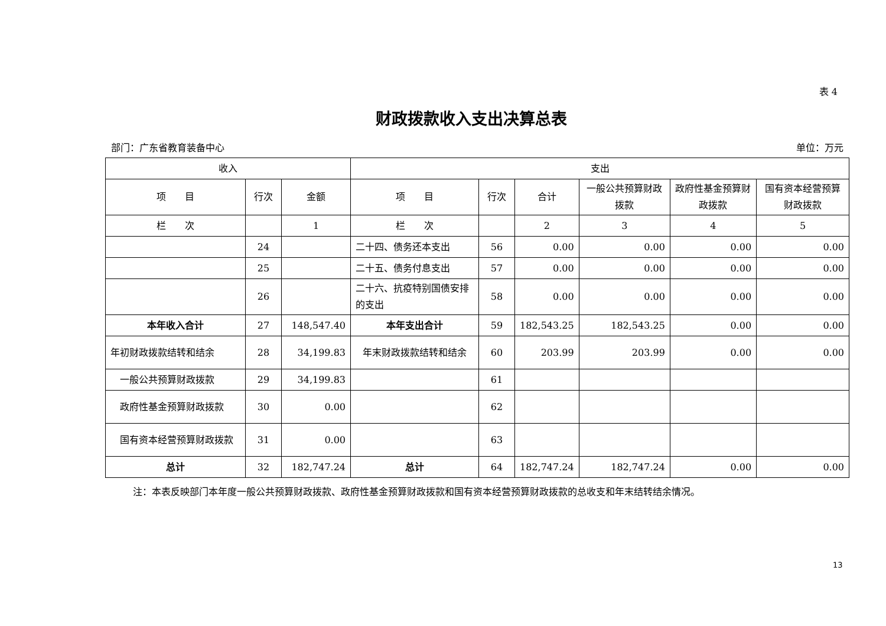表 4
财政拨款收入支出决算总表
部门：广东省教育装备中心 单位：万元
| 收入 | | | 支出 | | | | | |
| --- | --- | --- | --- | --- | --- | --- | --- | --- |
| 项 目 | 行次 | 金额 | 项 目 | 行次 | 合计 | 一般公共预算财政拨款 | 政府性基金预算财政拨款 | 国有资本经营预算财政拨款 |
| 栏 次 | | 1 | 栏 次 | | 2 | 3 | 4 | 5 |
| | 24 | | 二十四、债务还本支出 | 56 | 0.00 | 0.00 | 0.00 | 0.00 |
| | 25 | | 二十五、债务付息支出 | 57 | 0.00 | 0.00 | 0.00 | 0.00 |
| | 26 | | 二十六、抗疫特别国债安排的支出 | 58 | 0.00 | 0.00 | 0.00 | 0.00 |
| 本年收入合计 | 27 | 148,547.40 | 本年支出合计 | 59 | 182,543.25 | 182,543.25 | 0.00 | 0.00 |
| 年初财政拨款结转和结余 | 28 | 34,199.83 | 年末财政拨款结转和结余 | 60 | 203.99 | 203.99 | 0.00 | 0.00 |
| 一般公共预算财政拨款 | 29 | 34,199.83 | | 61 | | | | |
| 政府性基金预算财政拨款 | 30 | 0.00 | | 62 | | | | |
| 国有资本经营预算财政拨款 | 31 | 0.00 | | 63 | | | | |
| 总计 | 32 | 182,747.24 | 总计 | 64 | 182,747.24 | 182,747.24 | 0.00 | 0.00 |
注：本表反映部门本年度一般公共预算财政拨款、政府性基金预算财政拨款和国有资本经营预算财政拨款的总收支和年末结转结余情况。
13